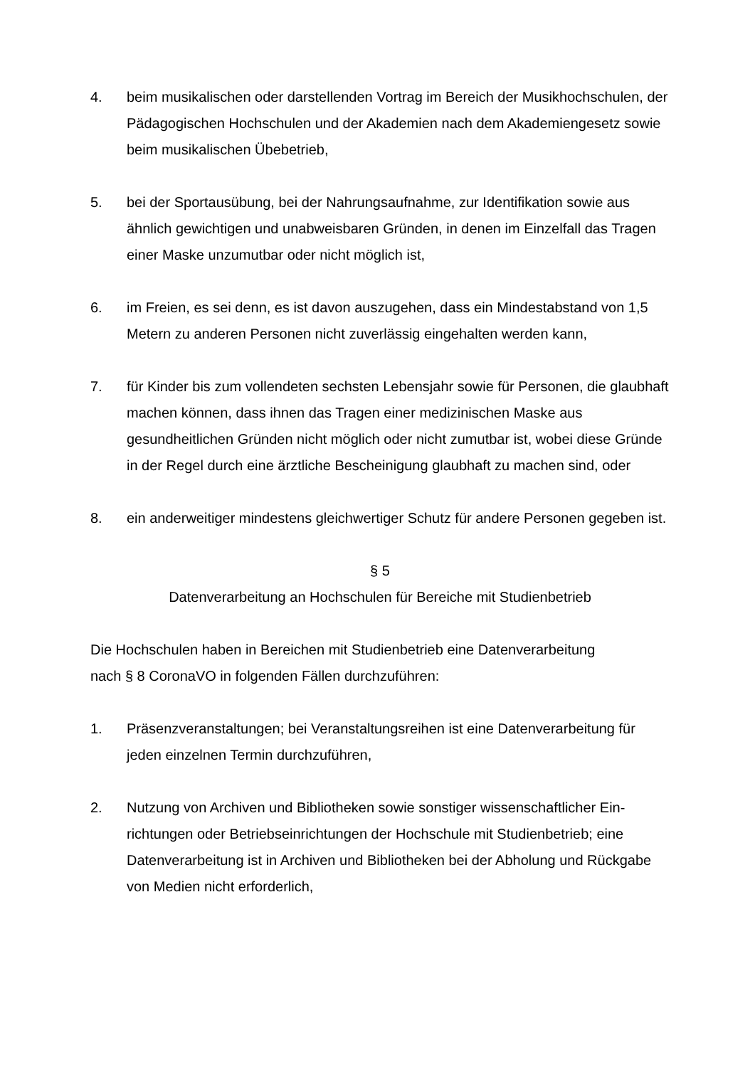4. beim musikalischen oder darstellenden Vortrag im Bereich der Musikhochschu­len, der Pädagogischen Hochschulen und der Akademien nach dem Akademi­engesetz sowie beim musikalischen Übebetrieb,
5. bei der Sportausübung, bei der Nahrungsaufnahme, zur Identifikation sowie aus ähnlich gewichtigen und unabweisbaren Gründen, in denen im Einzelfall das Tragen einer Maske unzumutbar oder nicht möglich ist,
6. im Freien, es sei denn, es ist davon auszugehen, dass ein Mindestabstand von 1,5 Metern zu anderen Personen nicht zuverlässig eingehalten werden kann,
7. für Kinder bis zum vollendeten sechsten Lebensjahr sowie für Personen, die glaubhaft machen können, dass ihnen das Tragen einer medizinischen Maske aus gesundheitlichen Gründen nicht möglich oder nicht zumutbar ist, wobei diese Gründe in der Regel durch eine ärztliche Bescheinigung glaubhaft zu ma­chen sind, oder
8. ein anderweitiger mindestens gleichwertiger Schutz für andere Personen gege­ben ist.
§ 5
Datenverarbeitung an Hochschulen für Bereiche mit Studienbetrieb
Die Hochschulen haben in Bereichen mit Studienbetrieb eine Datenverarbeitung
nach § 8 CoronaVO in folgenden Fällen durchzuführen:
1. Präsenzveranstaltungen; bei Veranstaltungsreihen ist eine Datenverarbeitung für jeden einzelnen Termin durchzuführen,
2. Nutzung von Archiven und Bibliotheken sowie sonstiger wissenschaftlicher Ein­richtungen oder Betriebseinrichtungen der Hochschule mit Studienbetrieb; eine Datenverarbeitung ist in Archiven und Bibliotheken bei der Abholung und Rück­gabe von Medien nicht erforderlich,